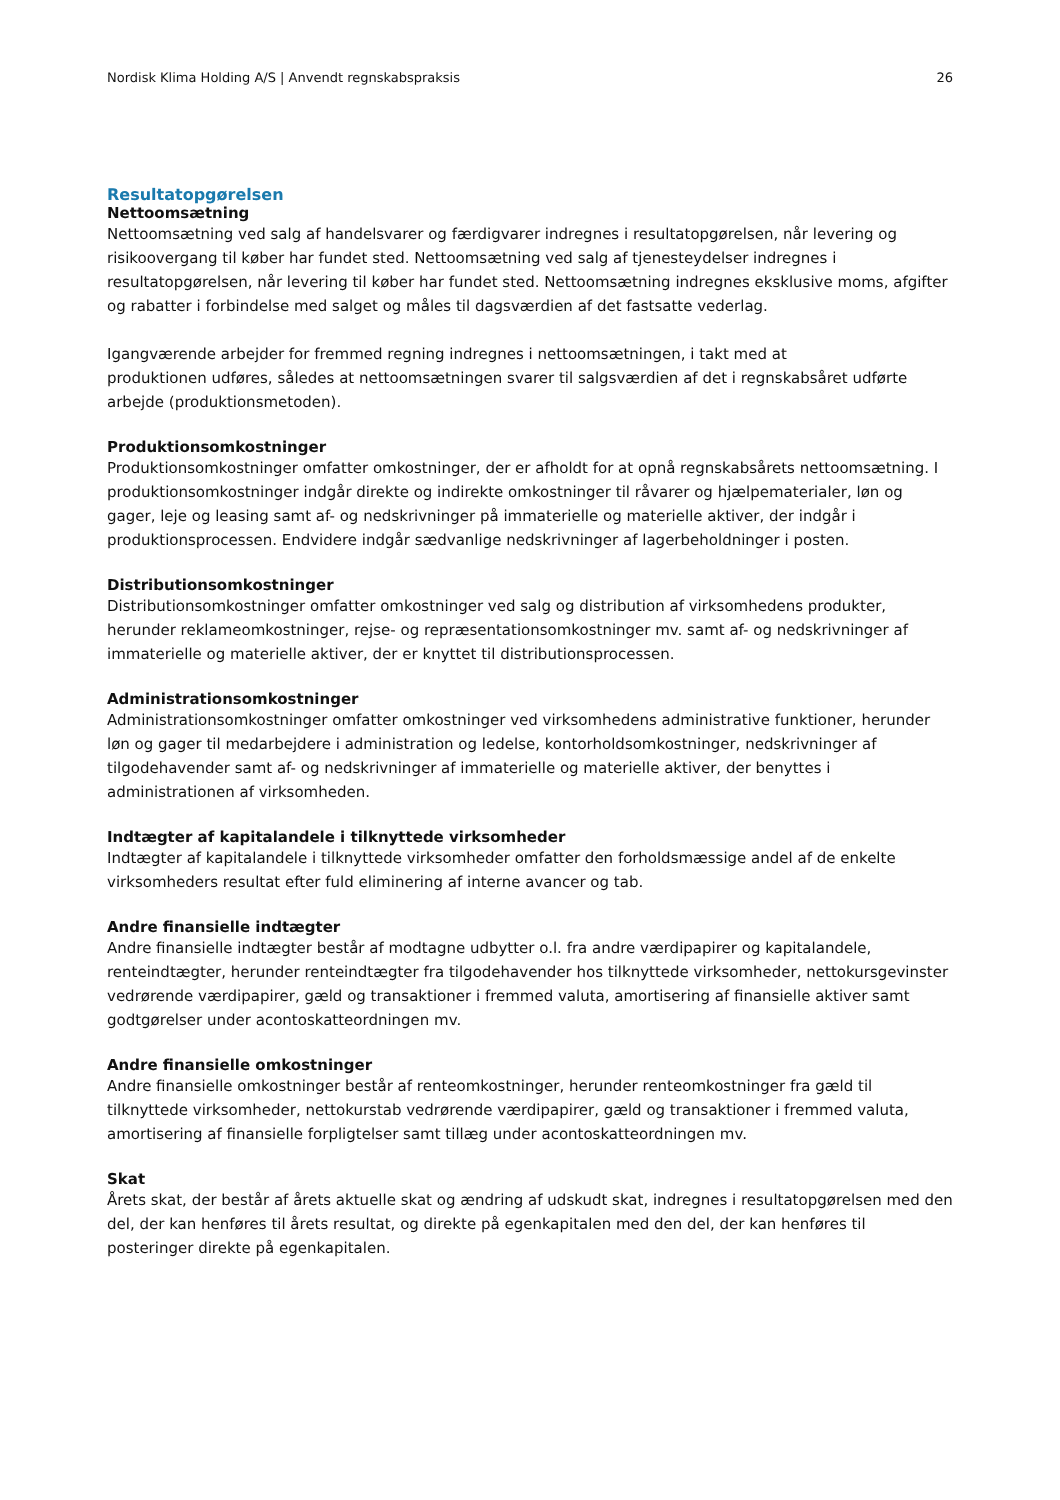Nordisk Klima Holding A/S | Anvendt regnskabspraksis 26
Resultatopgørelsen
Nettoomsætning
Nettoomsætning ved salg af handelsvarer og færdigvarer indregnes i resultatopgørelsen, når levering og risikoovergang til køber har fundet sted. Nettoomsætning ved salg af tjenesteydelser indregnes i resultatopgørelsen, når levering til køber har fundet sted. Nettoomsætning indregnes eksklusive moms, afgifter og rabatter i forbindelse med salget og måles til dagsværdien af det fastsatte vederlag.
Igangværende arbejder for fremmed regning indregnes i nettoomsætningen, i takt med at
produktionen udføres, således at nettoomsætningen svarer til salgsværdien af det i regnskabsåret udførte arbejde (produktionsmetoden).
Produktionsomkostninger
Produktionsomkostninger omfatter omkostninger, der er afholdt for at opnå regnskabsårets nettoomsætning. I produktionsomkostninger indgår direkte og indirekte omkostninger til råvarer og hjælpematerialer, løn og gager, leje og leasing samt af- og nedskrivninger på immaterielle og materielle aktiver, der indgår i produktionsprocessen. Endvidere indgår sædvanlige nedskrivninger af lagerbeholdninger i posten.
Distributionsomkostninger
Distributionsomkostninger omfatter omkostninger ved salg og distribution af virksomhedens produkter, herunder reklameomkostninger, rejse- og repræsentationsomkostninger mv. samt af- og nedskrivninger af immaterielle og materielle aktiver, der er knyttet til distributionsprocessen.
Administrationsomkostninger
Administrationsomkostninger omfatter omkostninger ved virksomhedens administrative funktioner, herunder løn og gager til medarbejdere i administration og ledelse, kontorholdsomkostninger, nedskrivninger af tilgodehavender samt af- og nedskrivninger af immaterielle og materielle aktiver, der benyttes i administrationen af virksomheden.
Indtægter af kapitalandele i tilknyttede virksomheder
Indtægter af kapitalandele i tilknyttede virksomheder omfatter den forholdsmæssige andel af de enkelte virksomheders resultat efter fuld eliminering af interne avancer og tab.
Andre finansielle indtægter
Andre finansielle indtægter består af modtagne udbytter o.l. fra andre værdipapirer og kapitalandele, renteindtægter, herunder renteindtægter fra tilgodehavender hos tilknyttede virksomheder, nettokursgevinster vedrørende værdipapirer, gæld og transaktioner i fremmed valuta, amortisering af finansielle aktiver samt godtgørelser under acontoskatteordningen mv.
Andre finansielle omkostninger
Andre finansielle omkostninger består af renteomkostninger, herunder renteomkostninger fra gæld til tilknyttede virksomheder, nettokurstab vedrørende værdipapirer, gæld og transaktioner i fremmed valuta, amortisering af finansielle forpligtelser samt tillæg under acontoskatteordningen mv.
Skat
Årets skat, der består af årets aktuelle skat og ændring af udskudt skat, indregnes i resultatopgørelsen med den del, der kan henføres til årets resultat, og direkte på egenkapitalen med den del, der kan henføres til posteringer direkte på egenkapitalen.